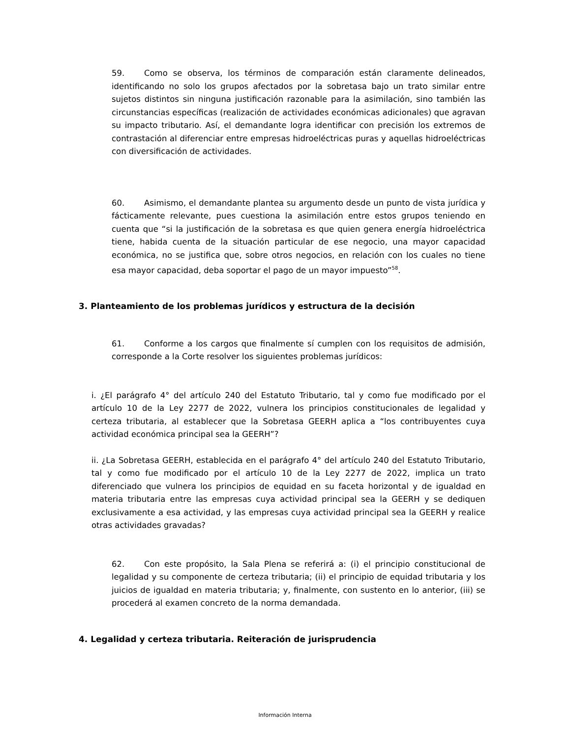59. Como se observa, los términos de comparación están claramente delineados, identificando no solo los grupos afectados por la sobretasa bajo un trato similar entre sujetos distintos sin ninguna justificación razonable para la asimilación, sino también las circunstancias específicas (realización de actividades económicas adicionales) que agravan su impacto tributario. Así, el demandante logra identificar con precisión los extremos de contrastación al diferenciar entre empresas hidroeléctricas puras y aquellas hidroeléctricas con diversificación de actividades.
60. Asimismo, el demandante plantea su argumento desde un punto de vista jurídica y fácticamente relevante, pues cuestiona la asimilación entre estos grupos teniendo en cuenta que “si la justificación de la sobretasa es que quien genera energía hidroeléctrica tiene, habida cuenta de la situación particular de ese negocio, una mayor capacidad económica, no se justifica que, sobre otros negocios, en relación con los cuales no tiene esa mayor capacidad, deba soportar el pago de un mayor impuesto”<sup>58</sup>.
3. Planteamiento de los problemas jurídicos y estructura de la decisión
61. Conforme a los cargos que finalmente sí cumplen con los requisitos de admisión, corresponde a la Corte resolver los siguientes problemas jurídicos:
i. ¿El parágrafo 4° del artículo 240 del Estatuto Tributario, tal y como fue modificado por el artículo 10 de la Ley 2277 de 2022, vulnera los principios constitucionales de legalidad y certeza tributaria, al establecer que la Sobretasa GEERH aplica a “los contribuyentes cuya actividad económica principal sea la GEERH”?
ii. ¿La Sobretasa GEERH, establecida en el parágrafo 4° del artículo 240 del Estatuto Tributario, tal y como fue modificado por el artículo 10 de la Ley 2277 de 2022, implica un trato diferenciado que vulnera los principios de equidad en su faceta horizontal y de igualdad en materia tributaria entre las empresas cuya actividad principal sea la GEERH y se dediquen exclusivamente a esa actividad, y las empresas cuya actividad principal sea la GEERH y realice otras actividades gravadas?
62. Con este propósito, la Sala Plena se referirá a: (i) el principio constitucional de legalidad y su componente de certeza tributaria; (ii) el principio de equidad tributaria y los juicios de igualdad en materia tributaria; y, finalmente, con sustento en lo anterior, (iii) se procederá al examen concreto de la norma demandada.
4. Legalidad y certeza tributaria. Reiteración de jurisprudencia
Información Interna